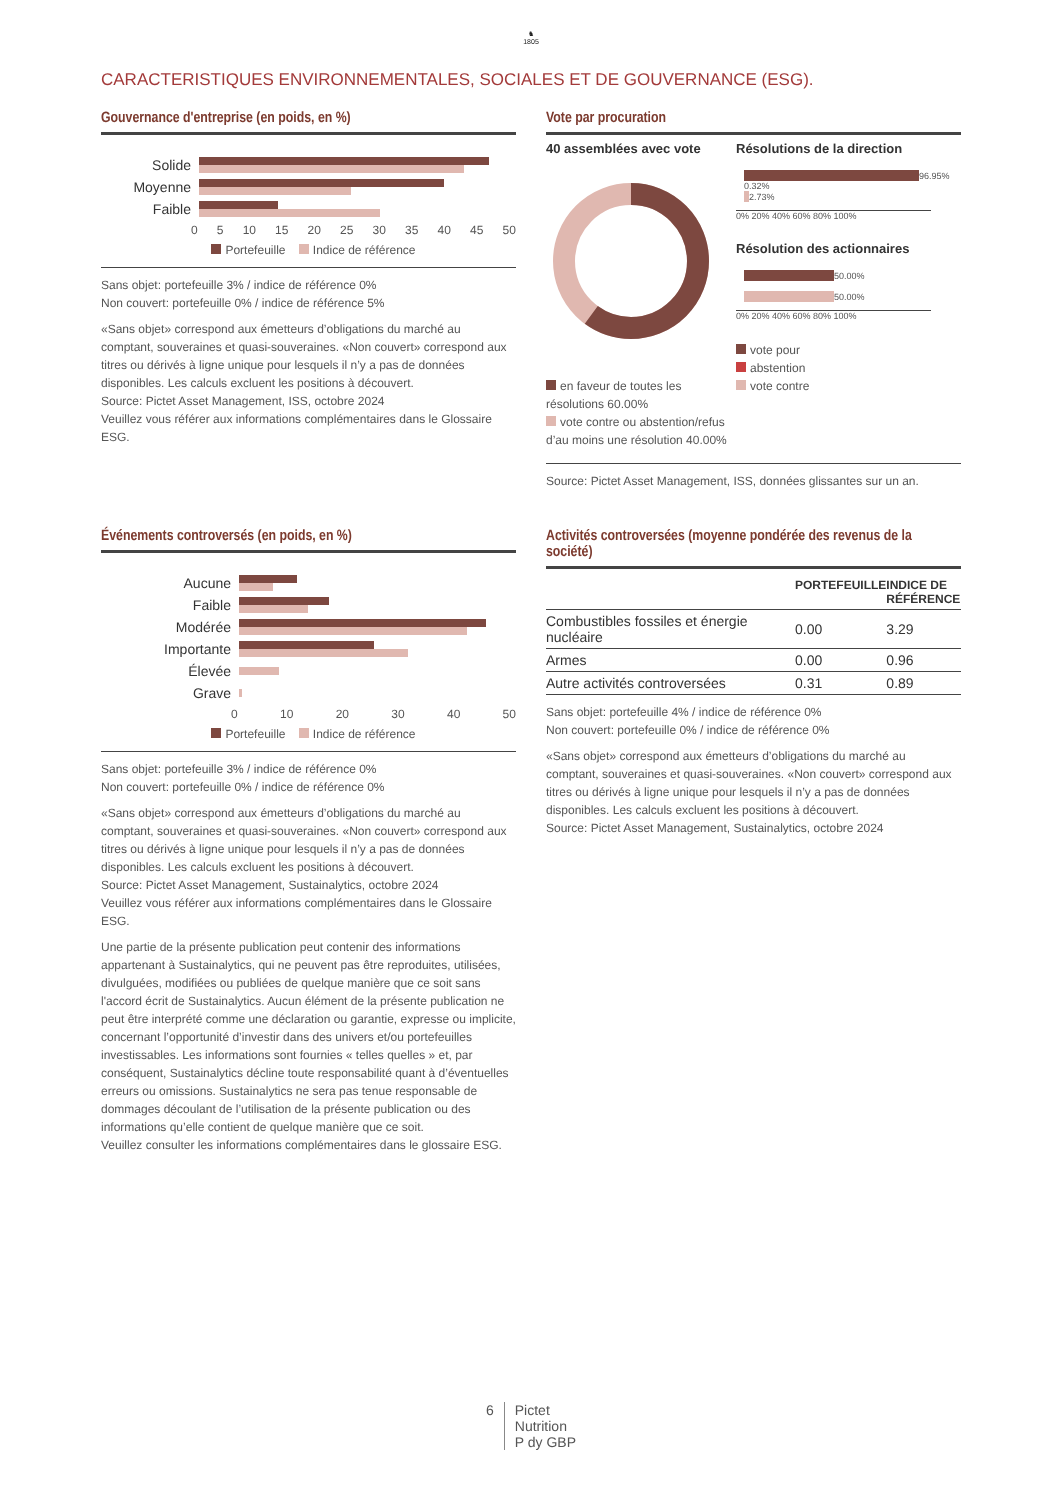♞
1805
CARACTERISTIQUES ENVIRONNEMENTALES, SOCIALES ET DE GOUVERNANCE (ESG).
Gouvernance d'entreprise (en poids, en %)
Solide
Moyenne
Faible
0 5 10 15 20 25 30 35 40 45 50
Portefeuille Indice de référence
Sans objet: portefeuille 3% / indice de référence 0%
Non couvert: portefeuille 0% / indice de référence 5%
«Sans objet» correspond aux émetteurs d’obligations du marché au comptant, souveraines et quasi-souveraines. «Non couvert» correspond aux titres ou dérivés à ligne unique pour lesquels il n’y a pas de données disponibles. Les calculs excluent les positions à découvert.
Source: Pictet Asset Management, ISS, octobre 2024
Veuillez vous référer aux informations complémentaires dans le Glossaire ESG.
Vote par procuration
40 assemblées avec vote
en faveur de toutes les résolutions 60.00%
vote contre ou abstention/refus d’au moins une résolution 40.00%
Résolutions de la direction
96.95%
0.32%
2.73%
0% 20% 40% 60% 80% 100%
Résolution des actionnaires
50.00%
50.00%
0% 20% 40% 60% 80% 100%
vote pour
abstention
vote contre
Source: Pictet Asset Management, ISS, données glissantes sur un an.
Événements controversés (en poids, en %)
Aucune
Faible
Modérée
Importante
Élevée
Grave
0 10 20 30 40 50
Portefeuille Indice de référence
Sans objet: portefeuille 3% / indice de référence 0%
Non couvert: portefeuille 0% / indice de référence 0%
«Sans objet» correspond aux émetteurs d’obligations du marché au comptant, souveraines et quasi-souveraines. «Non couvert» correspond aux titres ou dérivés à ligne unique pour lesquels il n’y a pas de données disponibles. Les calculs excluent les positions à découvert.
Source: Pictet Asset Management, Sustainalytics, octobre 2024
Veuillez vous référer aux informations complémentaires dans le Glossaire ESG.
Une partie de la présente publication peut contenir des informations appartenant à Sustainalytics, qui ne peuvent pas être reproduites, utilisées, divulguées, modifiées ou publiées de quelque manière que ce soit sans l'accord écrit de Sustainalytics. Aucun élément de la présente publication ne peut être interprété comme une déclaration ou garantie, expresse ou implicite, concernant l’opportunité d’investir dans des univers et/ou portefeuilles investissables. Les informations sont fournies « telles quelles » et, par conséquent, Sustainalytics décline toute responsabilité quant à d’éventuelles erreurs ou omissions. Sustainalytics ne sera pas tenue responsable de dommages découlant de l’utilisation de la présente publication ou des informations qu’elle contient de quelque manière que ce soit.
Veuillez consulter les informations complémentaires dans le glossaire ESG.
Activités controversées (moyenne pondérée des revenus de la société)
| | PORTEFEUILLE | INDICE DE RÉFÉRENCE |
| --- | --- | --- |
| Combustibles fossiles et énergie nucléaire | 0.00 | 3.29 |
| Armes | 0.00 | 0.96 |
| Autre activités controversées | 0.31 | 0.89 |
Sans objet: portefeuille 4% / indice de référence 0%
Non couvert: portefeuille 0% / indice de référence 0%
«Sans objet» correspond aux émetteurs d’obligations du marché au comptant, souveraines et quasi-souveraines. «Non couvert» correspond aux titres ou dérivés à ligne unique pour lesquels il n’y a pas de données disponibles. Les calculs excluent les positions à découvert.
Source: Pictet Asset Management, Sustainalytics, octobre 2024
6 Pictet
Nutrition
P dy GBP